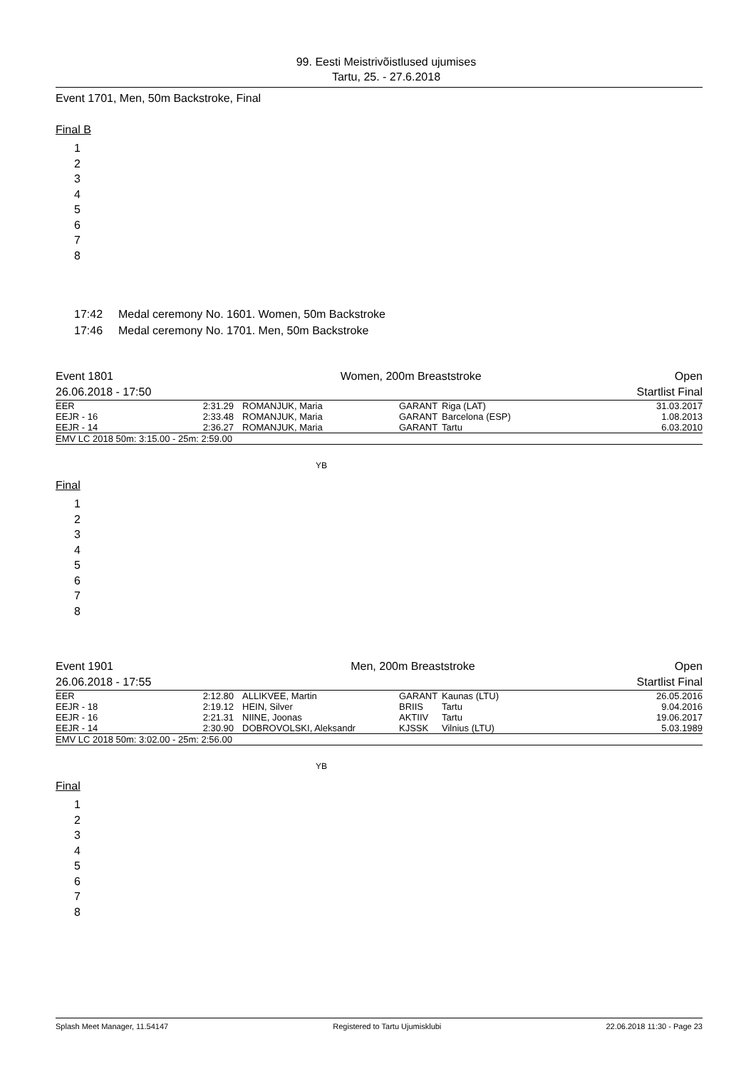99. Eesti Meistrivõistlused ujumises
Tartu, 25. - 27.6.2018
Event 1701, Men, 50m Backstroke, Final
Final B
1
2
3
4
5
6
7
8
17:42 Medal ceremony No. 1601. Women, 50m Backstroke
17:46 Medal ceremony No. 1701. Men, 50m Backstroke
| Event 1801 | Women, 200m Breaststroke | Open |
| 26.06.2018 - 17:50 | | Startlist Final |
| EER | 2:31.29 | ROMANJUK, Maria | GARANT | Riga (LAT) | 31.03.2017 |
| EEJR - 16 | 2:33.48 | ROMANJUK, Maria | GARANT | Barcelona (ESP) | 1.08.2013 |
| EEJR - 14 | 2:36.27 | ROMANJUK, Maria | GARANT | Tartu | 6.03.2010 |
| EMV LC 2018 50m: 3:15.00 - 25m: 2:59.00 | | | | | |
YB
Final
1
2
3
4
5
6
7
8
| Event 1901 | Men, 200m Breaststroke | Open |
| 26.06.2018 - 17:55 | | Startlist Final |
| EER | 2:12.80 | ALLIKVEE, Martin | GARANT | Kaunas (LTU) | 26.05.2016 |
| EEJR - 18 | 2:19.12 | HEIN, Silver | BRIIS | Tartu | 9.04.2016 |
| EEJR - 16 | 2:21.31 | NIINE, Joonas | AKTIIV | Tartu | 19.06.2017 |
| EEJR - 14 | 2:30.90 | DOBROVOLSKI, Aleksandr | KJSSK | Vilnius (LTU) | 5.03.1989 |
| EMV LC 2018 50m: 3:02.00 - 25m: 2:56.00 | | | | | |
YB
Final
1
2
3
4
5
6
7
8
Splash Meet Manager, 11.54147 Registered to Tartu Ujumisklubi 22.06.2018 11:30 - Page 23